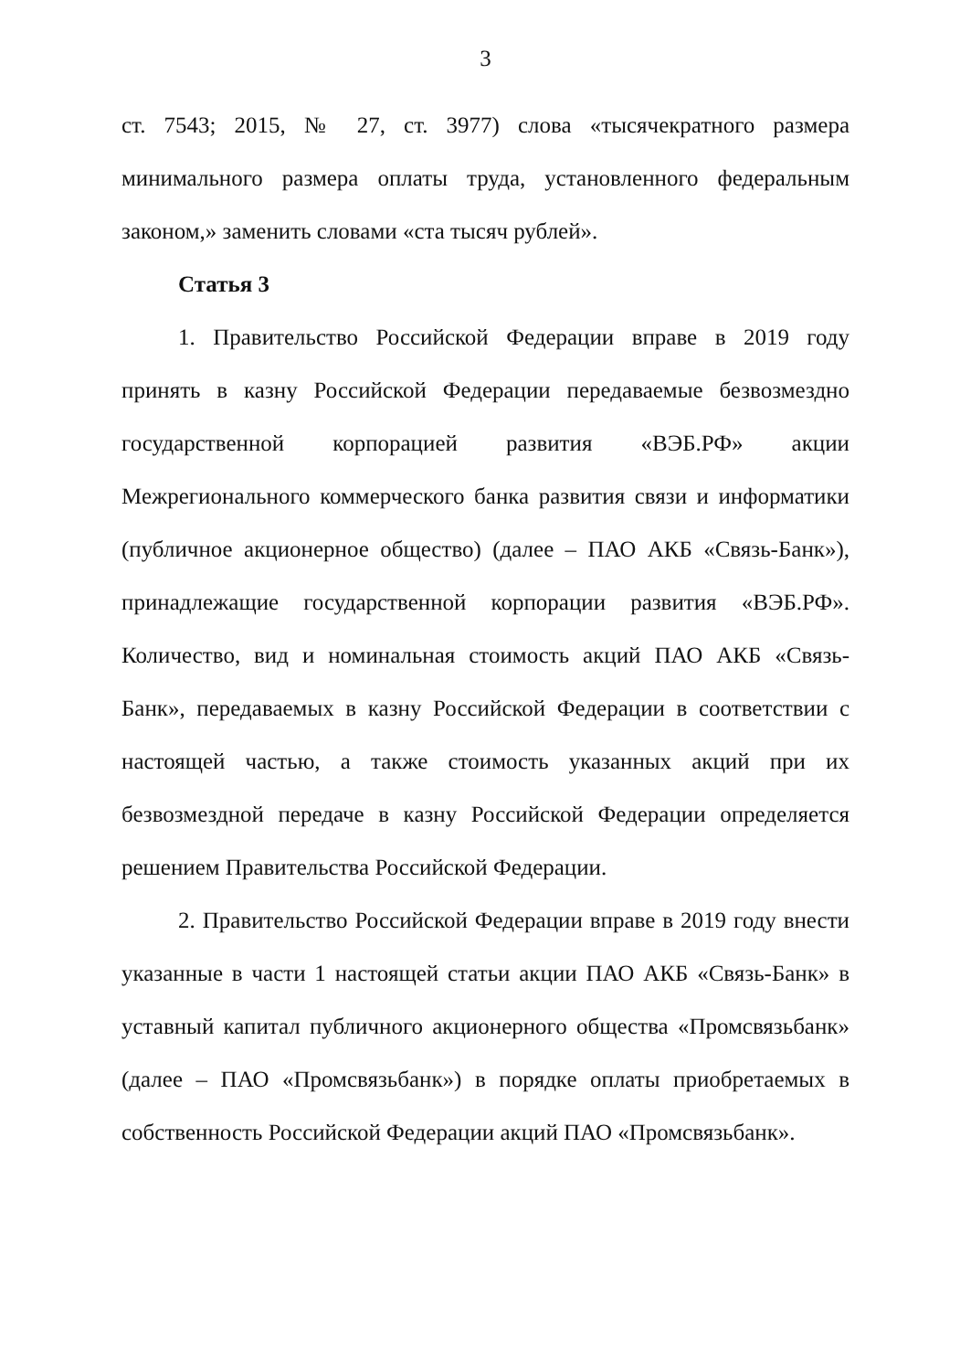3
ст. 7543; 2015, № 27, ст. 3977) слова «тысячекратного размера минимального размера оплаты труда, установленного федеральным законом,» заменить словами «ста тысяч рублей».
Статья 3
1. Правительство Российской Федерации вправе в 2019 году принять в казну Российской Федерации передаваемые безвозмездно государственной корпорацией развития «ВЭБ.РФ» акции Межрегионального коммерческого банка развития связи и информатики (публичное акционерное общество) (далее – ПАО АКБ «Связь-Банк»), принадлежащие государственной корпорации развития «ВЭБ.РФ». Количество, вид и номинальная стоимость акций ПАО АКБ «Связь-Банк», передаваемых в казну Российской Федерации в соответствии с настоящей частью, а также стоимость указанных акций при их безвозмездной передаче в казну Российской Федерации определяется решением Правительства Российской Федерации.
2. Правительство Российской Федерации вправе в 2019 году внести указанные в части 1 настоящей статьи акции ПАО АКБ «Связь-Банк» в уставный капитал публичного акционерного общества «Промсвязьбанк» (далее – ПАО «Промсвязьбанк») в порядке оплаты приобретаемых в собственность Российской Федерации акций ПАО «Промсвязьбанк».